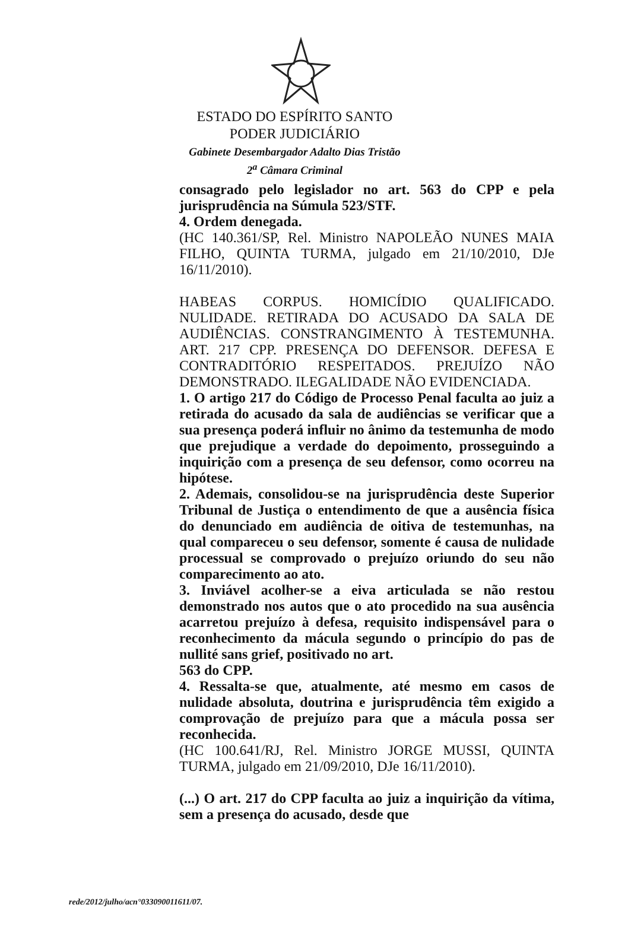ESTADO DO ESPÍRITO SANTO
PODER JUDICIÁRIO
Gabinete Desembargador Adalto Dias Tristão
2<sup>a</sup> Câmara Criminal
consagrado pelo legislador no art. 563 do CPP e pela jurisprudência na Súmula 523/STF.
4. Ordem denegada.
(HC 140.361/SP, Rel. Ministro NAPOLEÃO NUNES MAIA FILHO, QUINTA TURMA, julgado em 21/10/2010, DJe 16/11/2010).
HABEAS CORPUS. HOMICÍDIO QUALIFICADO. NULIDADE. RETIRADA DO ACUSADO DA SALA DE AUDIÊNCIAS. CONSTRANGIMENTO À TESTEMUNHA. ART. 217 CPP. PRESENÇA DO DEFENSOR. DEFESA E CONTRADITÓRIO RESPEITADOS. PREJUÍZO NÃO DEMONSTRADO. ILEGALIDADE NÃO EVIDENCIADA.
1. O artigo 217 do Código de Processo Penal faculta ao juiz a retirada do acusado da sala de audiências se verificar que a sua presença poderá influir no ânimo da testemunha de modo que prejudique a verdade do depoimento, prosseguindo a inquirição com a presença de seu defensor, como ocorreu na hipótese.
2. Ademais, consolidou-se na jurisprudência deste Superior Tribunal de Justiça o entendimento de que a ausência física do denunciado em audiência de oitiva de testemunhas, na qual compareceu o seu defensor, somente é causa de nulidade processual se comprovado o prejuízo oriundo do seu não comparecimento ao ato.
3. Inviável acolher-se a eiva articulada se não restou demonstrado nos autos que o ato procedido na sua ausência acarretou prejuízo à defesa, requisito indispensável para o reconhecimento da mácula segundo o princípio do pas de nullité sans grief, positivado no art.
563 do CPP.
4. Ressalta-se que, atualmente, até mesmo em casos de nulidade absoluta, doutrina e jurisprudência têm exigido a comprovação de prejuízo para que a mácula possa ser reconhecida.
(HC 100.641/RJ, Rel. Ministro JORGE MUSSI, QUINTA TURMA, julgado em 21/09/2010, DJe 16/11/2010).
(...) O art. 217 do CPP faculta ao juiz a inquirição da vítima, sem a presença do acusado, desde que
rede/2012/julho/acn°033090011611/07.